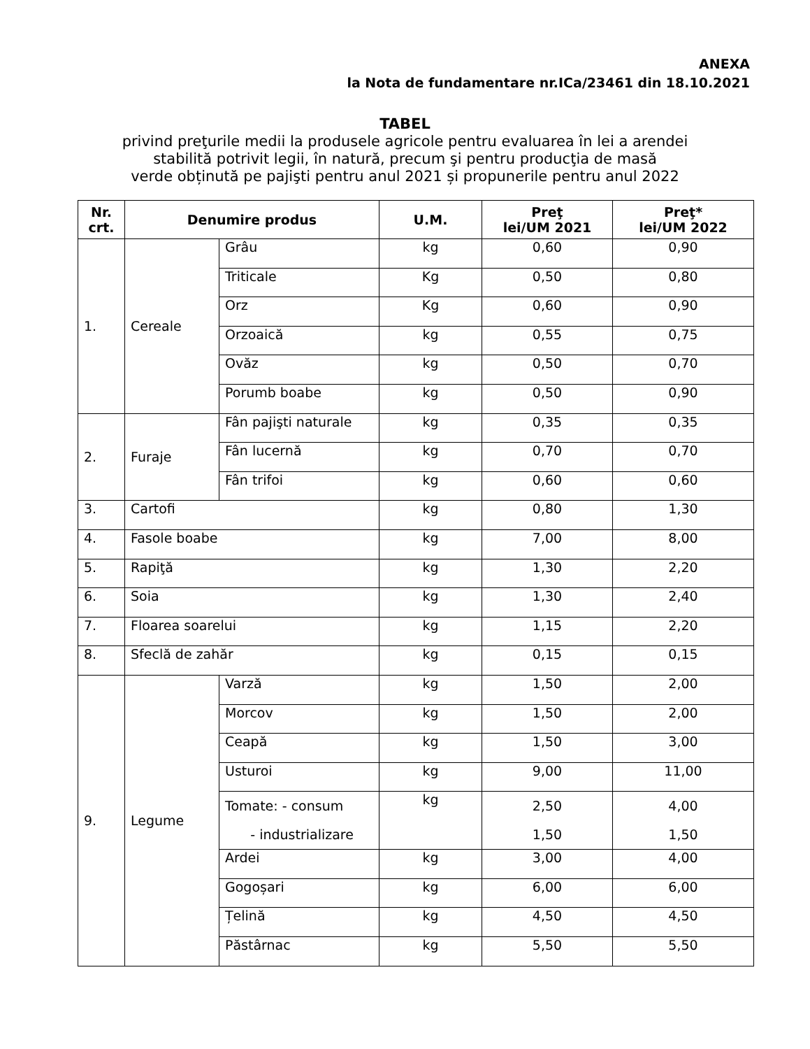ANEXA
la Nota de fundamentare nr.ICa/23461 din 18.10.2021
TABEL
privind preţurile medii la produsele agricole pentru evaluarea în lei a arendei
stabilită potrivit legii, în natură, precum şi pentru producţia de masă
verde obținută pe pajişti pentru anul 2021 și propunerile pentru anul 2022
| Nr. crt. | Denumire produs | | U.M. | Preţ lei/UM 2021 | Preţ* lei/UM 2022 |
| --- | --- | --- | --- | --- | --- |
| 1. | Cereale | Grâu | kg | 0,60 | 0,90 |
| | | Triticale | Kg | 0,50 | 0,80 |
| | | Orz | Kg | 0,60 | 0,90 |
| | | Orzoaică | kg | 0,55 | 0,75 |
| | | Ovăz | kg | 0,50 | 0,70 |
| | | Porumb boabe | kg | 0,50 | 0,90 |
| 2. | Furaje | Fân pajişti naturale | kg | 0,35 | 0,35 |
| | | Fân lucernă | kg | 0,70 | 0,70 |
| | | Fân trifoi | kg | 0,60 | 0,60 |
| 3. | Cartofi | | kg | 0,80 | 1,30 |
| 4. | Fasole boabe | | kg | 7,00 | 8,00 |
| 5. | Rapiţă | | kg | 1,30 | 2,20 |
| 6. | Soia | | kg | 1,30 | 2,40 |
| 7. | Floarea soarelui | | kg | 1,15 | 2,20 |
| 8. | Sfeclă de zahăr | | kg | 0,15 | 0,15 |
| 9. | Legume | Varză | kg | 1,50 | 2,00 |
| | | Morcov | kg | 1,50 | 2,00 |
| | | Ceapă | kg | 1,50 | 3,00 |
| | | Usturoi | kg | 9,00 | 11,00 |
| | | Tomate: - consum - industrializare | kg | 2,50 1,50 | 4,00 1,50 |
| | | Ardei | kg | 3,00 | 4,00 |
| | | Gogoșari | kg | 6,00 | 6,00 |
| | | Țelină | kg | 4,50 | 4,50 |
| | | Păstârnac | kg | 5,50 | 5,50 |